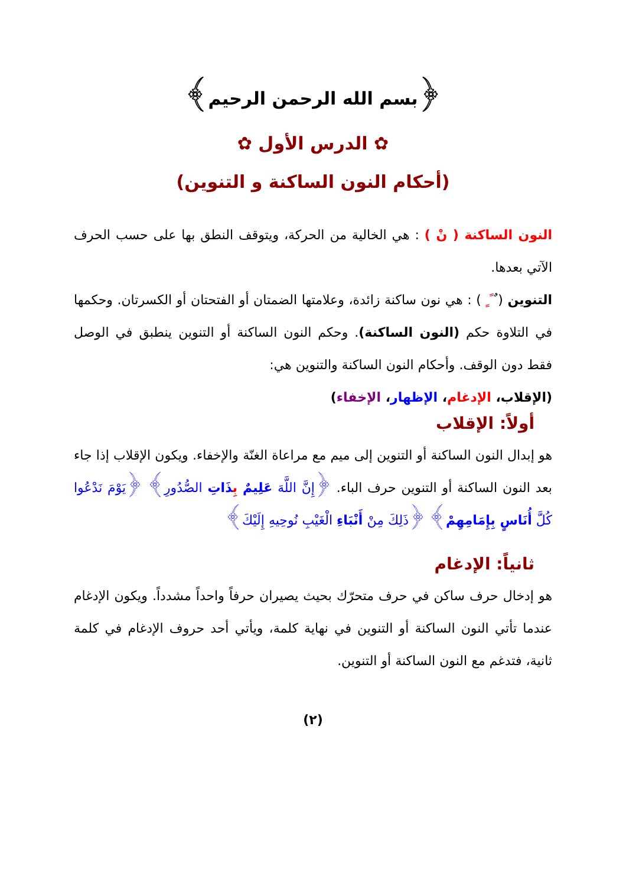﴿بسم الله الرحمن الرحيم﴾
✿ الدرس الأول ✿
(أحكام النون الساكنة و التنوين)
النون الساكنة ( نْ ) : هي الخالية من الحركة، ويتوقف النطق بها على حسب الحرف الآتي بعدها.
التنوين ( ٌ ً ٍ ) : هي نون ساكنة زائدة، وعلامتها الضمتان أو الفتحتان أو الكسرتان. وحكمها في التلاوة حكم (النون الساكنة). وحكم النون الساكنة أو التنوين ينطبق في الوصل فقط دون الوقف. وأحكام النون الساكنة والتنوين هي:
(الإقلاب، الإدغام، الإظهار، الإخفاء)
أولاً: الإقلاب
هو إبدال النون الساكنة أو التنوين إلى ميم مع مراعاة الغنّة والإخفاء. ويكون الإقلاب إذا جاء بعد النون الساكنة أو التنوين حرف الباء. ﴿إِنَّ اللَّهَ عَلِيمٌ بِذَاتِ الصُّدُورِ﴾ ﴿يَوْمَ نَدْعُوا كُلَّ أُنَاسٍ بِإِمَامِهِمْ﴾ ﴿ذَلِكَ مِنْ أَنْبَاءِ الْغَيْبِ نُوحِيهِ إِلَيْكَ﴾
ثانياً: الإدغام
هو إدخال حرف ساكن في حرف متحرّك بحيث يصيران حرفاً واحداً مشدداً. ويكون الإدغام عندما تأتي النون الساكنة أو التنوين في نهاية كلمة، ويأتي أحد حروف الإدغام في كلمة ثانية، فتدغم مع النون الساكنة أو التنوين.
(٢)